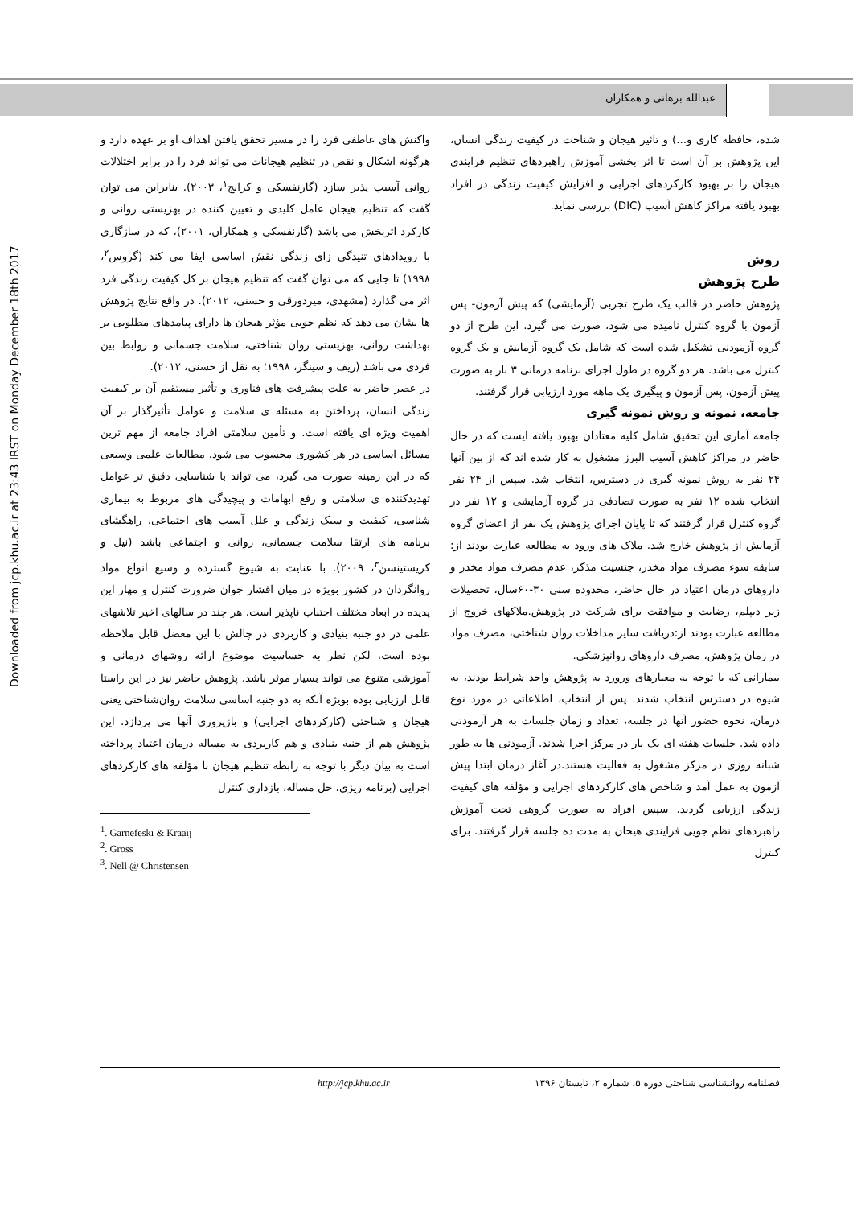عبدالله برهانی و همکاران
Downloaded from jcp.khu.ac.ir at 23:43 IRST on Monday December 18th 2017
واکنش های عاطفی فرد را در مسیر تحقق یافتن اهداف او بر عهده دارد و هرگونه اشکال و نقص در تنظیم هیجانات می تواند فرد را در برابر اختلالات روانی آسیب پذیر سازد (گارنفسکی و کرایج<sup>۱</sup>، ۲۰۰۳). بنابراین می توان گفت که تنظیم هیجان عامل کلیدی و تعیین کننده در بهزیستی روانی و کارکرد اثربخش می باشد (گارنفسکی و همکاران، ۲۰۰۱)، که در سازگاری با رویدادهای تنیدگی زای زندگی نقش اساسی ایفا می کند (گروس<sup>۲</sup>، ۱۹۹۸) تا جایی که می توان گفت که تنظیم هیجان بر کل کیفیت زندگی فرد اثر می گذارد (مشهدی، میردورقی و حسنی، ۲۰۱۲). در واقع نتایج پژوهش ها نشان می دهد که نظم جویی مؤثر هیجان ها دارای پیامدهای مطلوبی بر بهداشت روانی، بهزیستی روان شناختی، سلامت جسمانی و روابط بین فردی می باشد (ریف و سینگر، ۱۹۹۸؛ به نقل از حسنی، ۲۰۱۲).
در عصر حاضر به علت پیشرفت های فناوری و تأثیر مستقیم آن بر کیفیت زندگی انسان، پرداختن به مسئله ی سلامت و عوامل تأثیرگذار بر آن اهمیت ویژه ای یافته است. و تأمین سلامتی افراد جامعه از مهم ترین مسائل اساسی در هر کشوری محسوب می شود. مطالعات علمی وسیعی که در این زمینه صورت می گیرد، می تواند با شناسایی دقیق تر عوامل تهدیدکننده ی سلامتی و رفع ابهامات و پیچیدگی های مربوط به بیماری شناسی، کیفیت و سبک زندگی و علل آسیب های اجتماعی، راهگشای برنامه های ارتقا سلامت جسمانی، روانی و اجتماعی باشد (نیل و کریستینسن<sup>۳</sup>، ۲۰۰۹). با عنایت به شیوع گسترده و وسیع انواع مواد روانگردان در کشور بویژه در میان اقشار جوان ضرورت کنترل و مهار این پدیده در ابعاد مختلف اجتناب ناپذیر است. هر چند در سالهای اخیر تلاشهای علمی در دو جنبه بنیادی و کاربردی در چالش با این معضل قابل ملاحظه بوده است، لکن نظر به حساسیت موضوع ارائه روشهای درمانی و آموزشی متنوع می تواند بسیار موثر باشد. پژوهش حاضر نیز در این راستا قابل ارزیابی بوده بویژه آنکه به دو جنبه اساسی سلامت روان‌شناختی یعنی هیجان و شناختی (کارکردهای اجرایی) و بازپروری آنها می پردازد. این پژوهش هم از جنبه بنیادی و هم کاربردی به مساله درمان اعتیاد پرداخته است به بیان دیگر با توجه به رابطه تنظیم هیجان با مؤلفه های کارکردهای اجرایی (برنامه ریزی، حل مساله، بازداری کنترل
<sup>1</sup>. Garnefeski & Kraaij
<sup>2</sup>. Gross
<sup>3</sup>. Nell @ Christensen
شده، حافظه کاری و...) و تاثیر هیجان و شناخت در کیفیت زندگی انسان، این پژوهش بر آن است تا اثر بخشی آموزش راهبردهای تنظیم فرایندی هیجان را بر بهبود کارکردهای اجرایی و افزایش کیفیت زندگی در افراد بهبود یافته مراکز کاهش آسیب (DIC) بررسی نماید.
روش
طرح پژوهش
پژوهش حاضر در قالب یک طرح تجربی (آزمایشی) که پیش آزمون- پس آزمون با گروه کنترل نامیده می شود، صورت می گیرد. این طرح از دو گروه آزمودنی تشکیل شده است که شامل یک گروه آزمایش و یک گروه کنترل می باشد. هر دو گروه در طول اجرای برنامه درمانی ۳ بار به صورت پیش آزمون، پس آزمون و پیگیری یک ماهه مورد ارزیابی قرار گرفتند.
جامعه، نمونه و روش نمونه گیری
جامعه آماری این تحقیق شامل کلیه معتادان بهبود یافته ایست که در حال حاضر در مراکز کاهش آسیب البرز مشغول به کار شده اند که از بین آنها ۲۴ نفر به روش نمونه گیری در دسترس، انتخاب شد. سپس از ۲۴ نفر انتخاب شده ۱۲ نفر به صورت تصادفی در گروه آزمایشی و ۱۲ نفر در گروه کنترل قرار گرفتند که تا پایان اجرای پژوهش یک نفر از اعضای گروه آزمایش از پژوهش خارج شد. ملاک های ورود به مطالعه عبارت بودند از: سابقه سوء مصرف مواد مخدر، جنسیت مذکر، عدم مصرف مواد مخدر و داروهای درمان اعتیاد در حال حاضر، محدوده سنی ۳۰-۶۰سال، تحصیلات زیر دیپلم، رضایت و موافقت برای شرکت در پژوهش.ملاکهای خروج از مطالعه عبارت بودند از:دریافت سایر مداخلات روان شناختی، مصرف مواد در زمان پژوهش، مصرف داروهای روانپزشکی.
بیمارانی که با توجه به معیارهای ورورد به پژوهش واجد شرایط بودند، به شیوه در دسترس انتخاب شدند. پس از انتخاب، اطلاعاتی در مورد نوع درمان، نحوه حضور آنها در جلسه، تعداد و زمان جلسات به هر آزمودنی داده شد. جلسات هفته ای یک بار در مرکز اجرا شدند. آزمودنی ها به طور شبانه روزی در مرکز مشغول به فعالیت هستند.در آغاز درمان ابتدا پیش آزمون به عمل آمد و شاخص های کارکردهای اجرایی و مؤلفه های کیفیت زندگی ارزیابی گردید. سپس افراد به صورت گروهی تحت آموزش راهبردهای نظم جویی فرایندی هیجان به مدت ده جلسه قرار گرفتند. برای کنترل
http://jcp.khu.ac.ir فصلنامه روانشناسی شناختی دوره ۵، شماره ۲، تابستان ۱۳۹۶